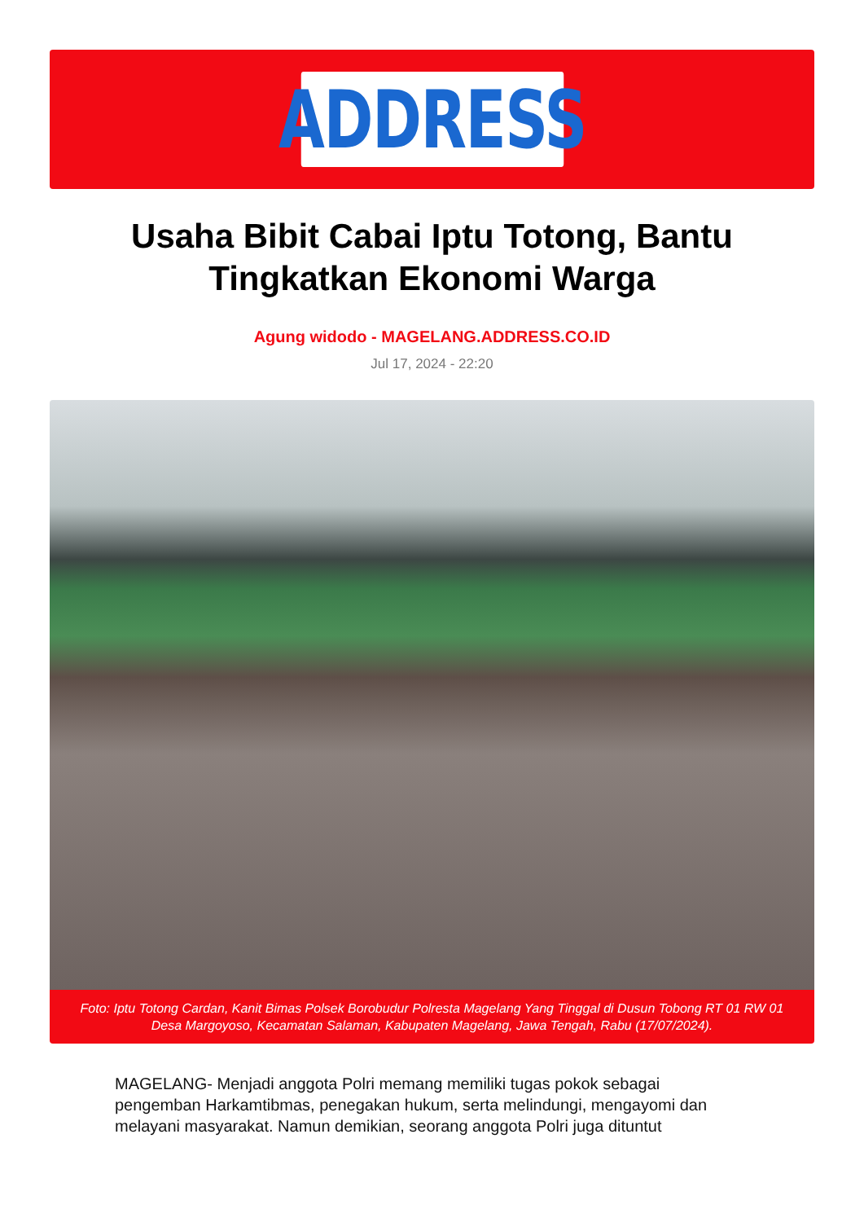ADDRESS
Usaha Bibit Cabai Iptu Totong, Bantu Tingkatkan Ekonomi Warga
Agung widodo - MAGELANG.ADDRESS.CO.ID
Jul 17, 2024 - 22:20
Foto: Iptu Totong Cardan, Kanit Bimas Polsek Borobudur Polresta Magelang Yang Tinggal di Dusun Tobong RT 01 RW 01 Desa Margoyoso, Kecamatan Salaman, Kabupaten Magelang, Jawa Tengah, Rabu (17/07/2024).
MAGELANG- Menjadi anggota Polri memang memiliki tugas pokok sebagai pengemban Harkamtibmas, penegakan hukum, serta melindungi, mengayomi dan melayani masyarakat. Namun demikian, seorang anggota Polri juga dituntut